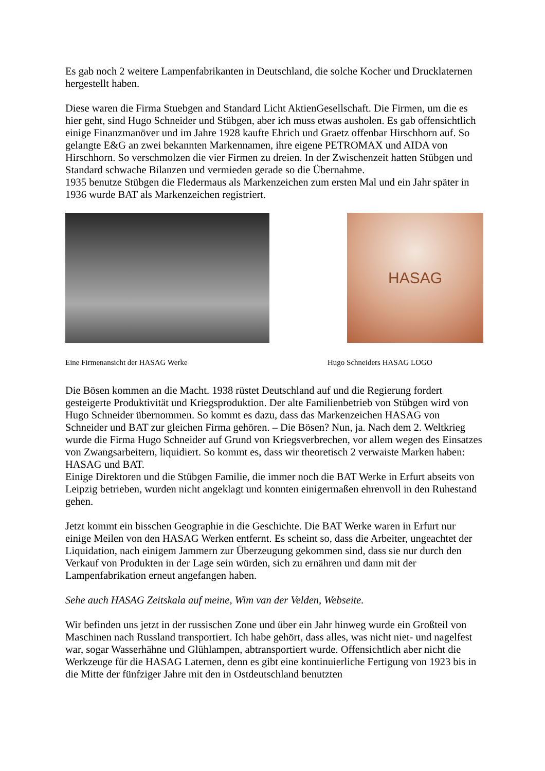Es gab noch 2 weitere Lampenfabrikanten in Deutschland, die solche Kocher und Drucklaternen hergestellt haben.
Diese waren die Firma Stuebgen and Standard Licht AktienGesellschaft. Die Firmen, um die es hier geht, sind Hugo Schneider und Stübgen, aber ich muss etwas ausholen. Es gab offensichtlich einige Finanzmanöver und im Jahre 1928 kaufte Ehrich und Graetz offenbar Hirschhorn auf. So gelangte E&G an zwei bekannten Markennamen, ihre eigene PETROMAX und AIDA von Hirschhorn. So verschmolzen die vier Firmen zu dreien. In der Zwischenzeit hatten Stübgen und Standard schwache Bilanzen und vermieden gerade so die Übernahme.
1935 benutze Stübgen die Fledermaus als Markenzeichen zum ersten Mal und ein Jahr später in 1936 wurde BAT als Markenzeichen registriert.
HASAG
Eine Firmenansicht der HASAG Werke Hugo Schneiders HASAG LOGO
Die Bösen kommen an die Macht. 1938 rüstet Deutschland auf und die Regierung fordert gesteigerte Produktivität und Kriegsproduktion. Der alte Familienbetrieb von Stübgen wird von Hugo Schneider übernommen. So kommt es dazu, dass das Markenzeichen HASAG von Schneider und BAT zur gleichen Firma gehören. – Die Bösen? Nun, ja. Nach dem 2. Weltkrieg wurde die Firma Hugo Schneider auf Grund von Kriegsverbrechen, vor allem wegen des Einsatzes von Zwangsarbeitern, liquidiert. So kommt es, dass wir theoretisch 2 verwaiste Marken haben: HASAG und BAT.
Einige Direktoren und die Stübgen Familie, die immer noch die BAT Werke in Erfurt abseits von Leipzig betrieben, wurden nicht angeklagt und konnten einigermaßen ehrenvoll in den Ruhestand gehen.
Jetzt kommt ein bisschen Geographie in die Geschichte. Die BAT Werke waren in Erfurt nur einige Meilen von den HASAG Werken entfernt. Es scheint so, dass die Arbeiter, ungeachtet der Liquidation, nach einigem Jammern zur Überzeugung gekommen sind, dass sie nur durch den Verkauf von Produkten in der Lage sein würden, sich zu ernähren und dann mit der Lampenfabrikation erneut angefangen haben.
Sehe auch HASAG Zeitskala auf meine, Wim van der Velden, Webseite.
Wir befinden uns jetzt in der russischen Zone und über ein Jahr hinweg wurde ein Großteil von Maschinen nach Russland transportiert. Ich habe gehört, dass alles, was nicht niet- und nagelfest war, sogar Wasserhähne und Glühlampen, abtransportiert wurde. Offensichtlich aber nicht die Werkzeuge für die HASAG Laternen, denn es gibt eine kontinuierliche Fertigung von 1923 bis in die Mitte der fünfziger Jahre mit den in Ostdeutschland benutzten